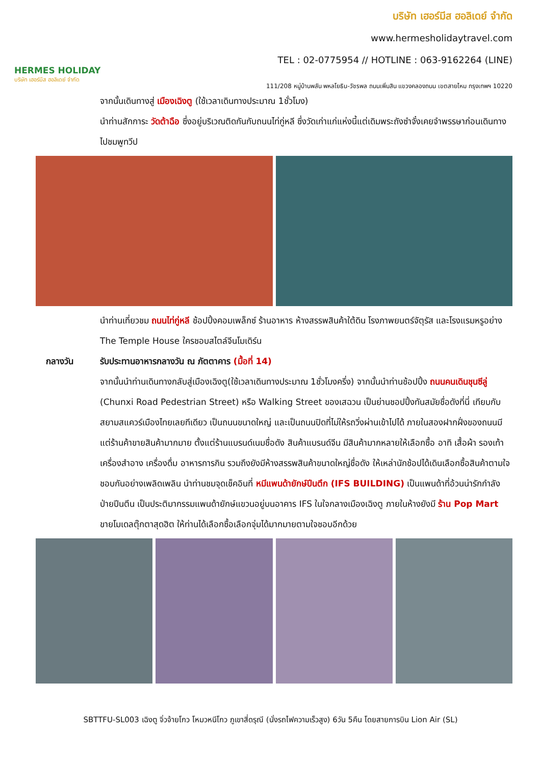HERMES HOLIDAY
บริษัท เฮอร์มีส ฮอลิเดย์ จำกัด
บริษัท เฮอร์มีส ฮอลิเดย์ จำกัด
www.hermesholidaytravel.com
TEL : 02-0775954 // HOTLINE : 063-9162264 (LINE)
111/208 หมู่บ้านพลัน พหลโยธิน-วัชรพล ถนนเพิ่มสิน แขวงคลองถนน เขตสายไหม กรุงเทพฯ 10220
จากนั้นเดินทางสู่ เมืองเฉิงตู (ใช้เวลาเดินทางประมาณ 1ชั่วโมง)
นำท่านสักการะ วัดต้าฉือ ซึ่งอยู่บริเวณติดกันกับถนนไท่กู่หลี ซึ่งวัดเก่าแก่แห่งนี้แต่เดิมพระถังซำจั๋งเคยจำพรรษาก่อนเดินทางไปชมพูทวีป
นำท่านเที่ยวชม ถนนไท่กู่หลี ช้อปปิ้งคอมเพล็กซ์ ร้านอาหาร ห้างสรรพสินค้าใต้ดิน โรงภาพยนตร์จัตุรัส และโรงแรมหรูอย่าง The Temple House ใครชอบสไตล์จีนโมเดิร์น
กลางวัน รับประทานอาหารกลางวัน ณ ภัตตาคาร (มื้อที่ 14)
จากนั้นนำท่านเดินทางกลับสู่เมืองเฉิงตู(ใช้เวลาเดินทางประมาณ 1ชั่วโมงครึ่ง) จากนั้นนำท่านช้อปปิ้ง ถนนคนเดินชุนซีลู่ (Chunxi Road Pedestrian Street) หรือ Walking Street ของเสฉวน เป็นย่านชอปปิ้งทันสมัยชื่อดังที่นี่ เทียบกับสยามสแควร์เมืองไทยเลยทีเดียว เป็นถนนขนาดใหญ่ และเป็นถนนปิดที่ไม่ให้รถวิ่งผ่านเข้าไปได้ ภายในสองฝากฝั่งของถนนมีแต่ร้านค้าขายสินค้ามากมาย ตั้งแต่ร้านแบรนด์เนมชื่อดัง สินค้าแบรนด์จีน มีสินค้ามากหลายให้เลือกซื้อ อาทิ เสื้อผ้า รองเท้า เครื่องสำอาง เครื่องดื่ม อาหารการกิน รวมถึงยังมีห้างสรรพสินค้าขนาดใหญ่ชื่อดัง ให้เหล่านักช้อปได้เดินเลือกซื้อสินค้าตามใจชอบกันอย่างเพลิดเพลิน นำท่านชมจุดเช็คอินที่ หมีแพนด้ายักษ์ปีนตึก (IFS BUILDING) เป็นแพนด้าที่อ้วนน่ารักกำลังป่ายปีนตึน เป็นประติมากรรมแพนด้ายักษ์แขวนอยู่บนอาคาร IFS ในใจกลางเมืองเฉิงตู ภายในห้างยังมี ร้าน Pop Mart ขายโมเดลตุ๊กตาสุดฮิต ให้ท่านได้เลือกซื้อเลือกจุ่มได้มากมายตามใจชอบอีกด้วย
SBTTFU-SL003 เฉิงตู จิ่วจ้ายโกว โหมวหนีโกว ภูเขาสี่ดรุณี (นั่งรถไฟความเร็วสูง) 6วัน 5คืน โดยสายการบิน Lion Air (SL)